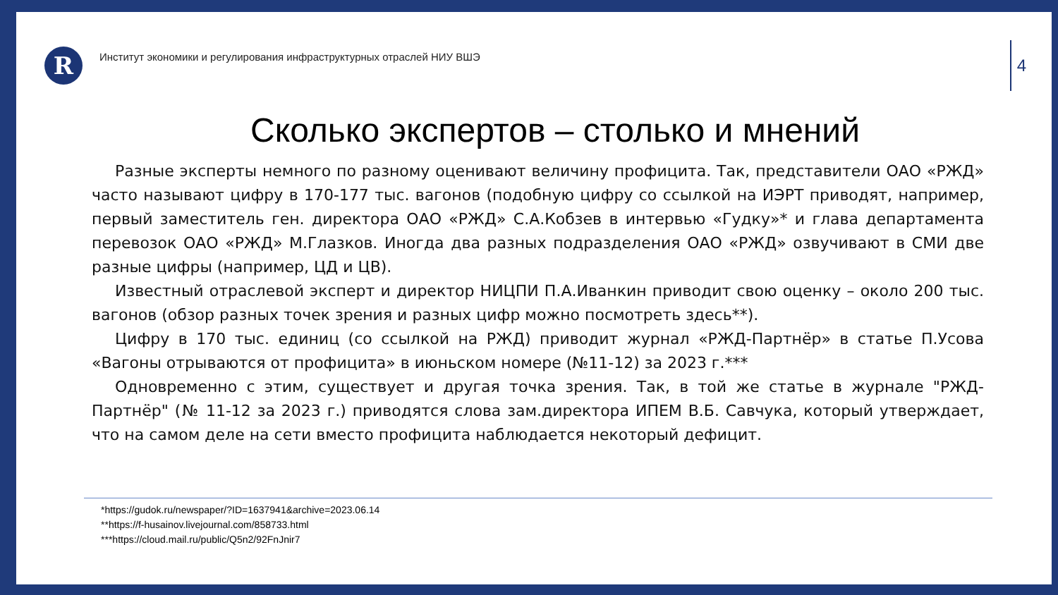R
Институт экономики и регулирования инфраструктурных отраслей НИУ ВШЭ
4
Сколько экспертов – столько и мнений
Разные эксперты немного по разному оценивают величину профицита. Так, представители ОАО «РЖД» часто называют цифру в 170-177 тыс. вагонов (подобную цифру со ссылкой на ИЭРТ приводят, например, первый заместитель ген. директора ОАО «РЖД» С.А.Кобзев в интервью «Гудку»* и глава департамента перевозок ОАО «РЖД» М.Глазков. Иногда два разных подразделения ОАО «РЖД» озвучивают в СМИ две разные цифры (например, ЦД и ЦВ).
Известный отраслевой эксперт и директор НИЦПИ П.А.Иванкин приводит свою оценку – около 200 тыс. вагонов (обзор разных точек зрения и разных цифр можно посмотреть здесь**).
Цифру в 170 тыс. единиц (со ссылкой на РЖД) приводит журнал «РЖД-Партнёр» в статье П.Усова «Вагоны отрываются от профицита» в июньском номере (№11-12) за 2023 г.***
Одновременно с этим, существует и другая точка зрения. Так, в той же статье в журнале "РЖД-Партнёр" (№ 11-12 за 2023 г.) приводятся слова зам.директора ИПЕМ В.Б. Савчука, который утверждает, что на самом деле на сети вместо профицита наблюдается некоторый дефицит.
*https://gudok.ru/newspaper/?ID=1637941&archive=2023.06.14
**https://f-husainov.livejournal.com/858733.html
***https://cloud.mail.ru/public/Q5n2/92FnJnir7